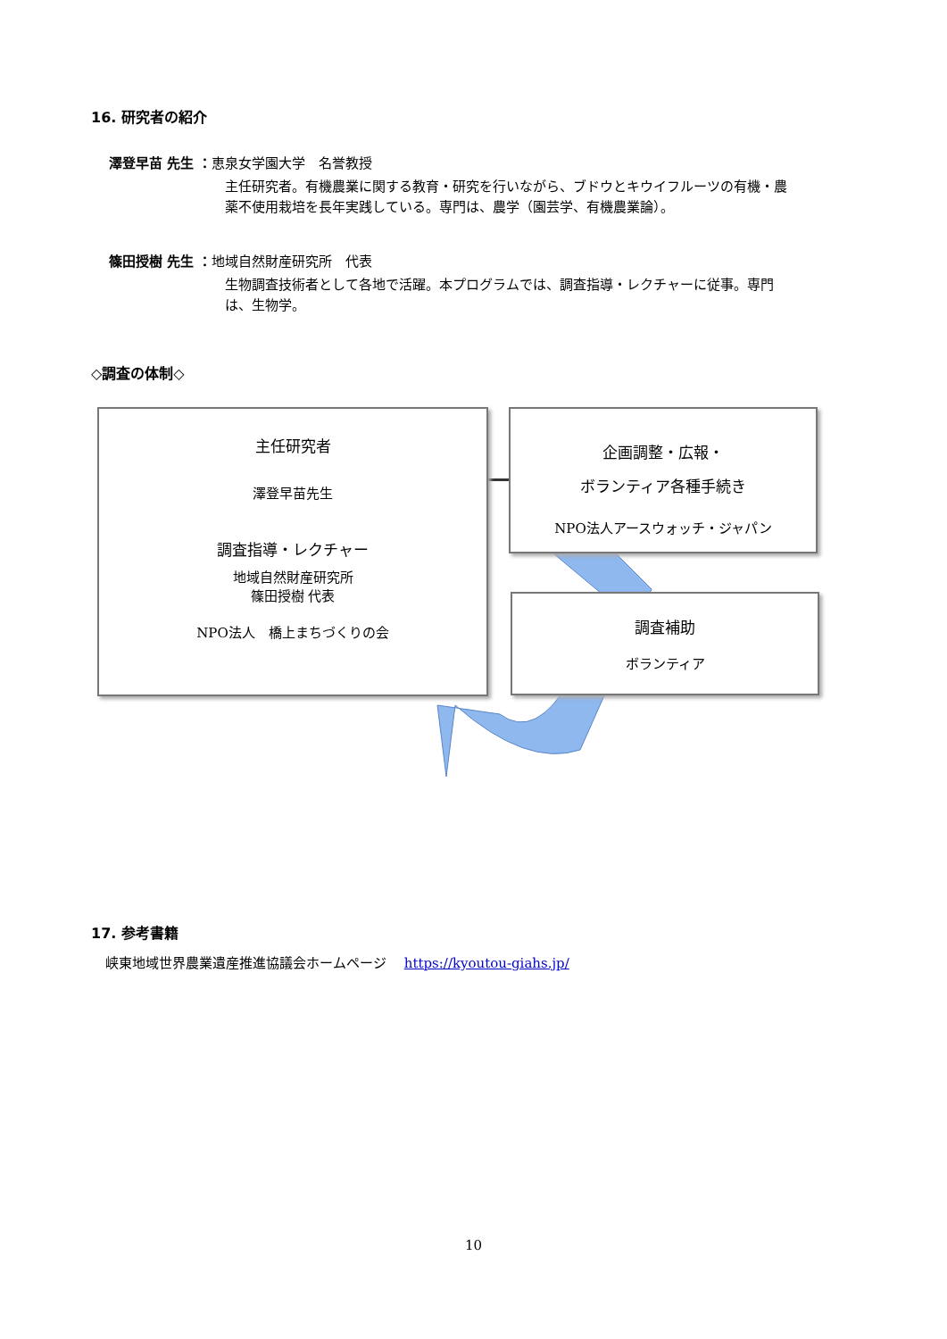16. 研究者の紹介
澤登早苗 先生 ：恵泉女学園大学　名誉教授
主任研究者。有機農業に関する教育・研究を行いながら、ブドウとキウイフルーツの有機・農薬不使用栽培を長年実践している。専門は、農学（園芸学、有機農業論）。
篠田授樹 先生 ：地域自然財産研究所　代表
生物調査技術者として各地で活躍。本プログラムでは、調査指導・レクチャーに従事。専門は、生物学。
◇調査の体制◇
主任研究者
澤登早苗先生
調査指導・レクチャー
地域自然財産研究所
篠田授樹 代表
NPO法人　橋上まちづくりの会
企画調整・広報・
ボランティア各種手続き
NPO法人アースウォッチ・ジャパン
調査補助
ボランティア
17. 参考書籍
峡東地域世界農業遺産推進協議会ホームページ　 https://kyoutou-giahs.jp/
10